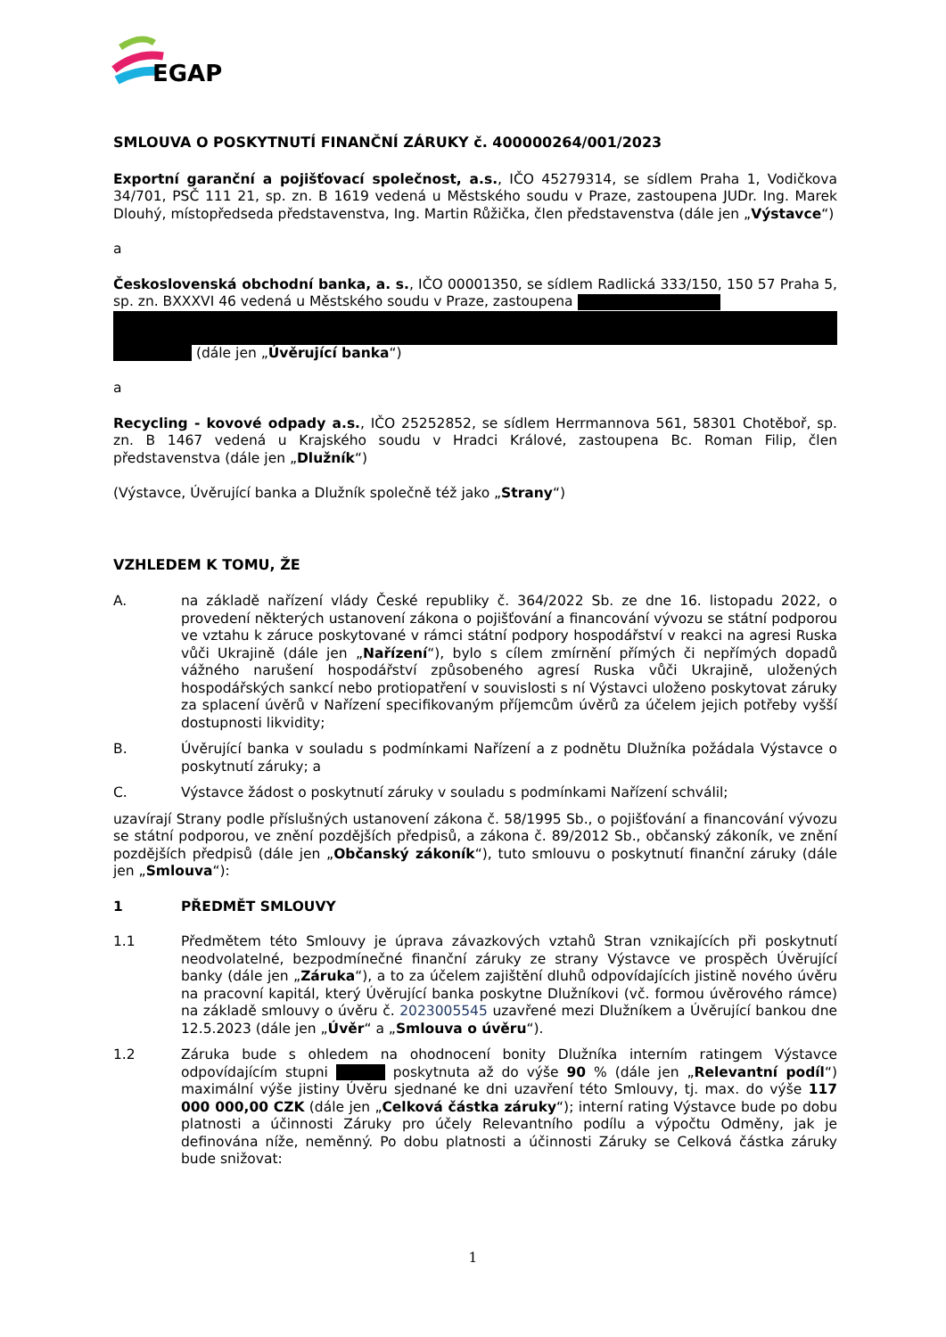EGAP
SMLOUVA O POSKYTNUTÍ FINANČNÍ ZÁRUKY č. 400000264/001/2023
Exportní garanční a pojišťovací společnost, a.s., IČO 45279314, se sídlem Praha 1, Vodičkova 34/701, PSČ 111 21, sp. zn. B 1619 vedená u Městského soudu v Praze, zastoupena JUDr. Ing. Marek Dlouhý, místopředseda představenstva, Ing. Martin Růžička, člen představenstva (dále jen „Výstavce“)
a
Československá obchodní banka, a. s., IČO 00001350, se sídlem Radlická 333/150, 150 57 Praha 5, sp. zn. BXXXVI 46 vedená u Městského soudu v Praze, zastoupena
(dále jen „Úvěrující banka“)
a
Recycling - kovové odpady a.s., IČO 25252852, se sídlem Herrmannova 561, 58301 Chotěboř, sp. zn. B 1467 vedená u Krajského soudu v Hradci Králové, zastoupena Bc. Roman Filip, člen představenstva (dále jen „Dlužník“)
(Výstavce, Úvěrující banka a Dlužník společně též jako „Strany“)
VZHLEDEM K TOMU, ŽE
A. na základě nařízení vlády České republiky č. 364/2022 Sb. ze dne 16. listopadu 2022, o provedení některých ustanovení zákona o pojišťování a financování vývozu se státní podporou ve vztahu k záruce poskytované v rámci státní podpory hospodářství v reakci na agresi Ruska vůči Ukrajině (dále jen „Nařízení“), bylo s cílem zmírnění přímých či nepřímých dopadů vážného narušení hospodářství způsobeného agresí Ruska vůči Ukrajině, uložených hospodářských sankcí nebo protiopatření v souvislosti s ní Výstavci uloženo poskytovat záruky za splacení úvěrů v Nařízení specifikovaným příjemcům úvěrů za účelem jejich potřeby vyšší dostupnosti likvidity;
B. Úvěrující banka v souladu s podmínkami Nařízení a z podnětu Dlužníka požádala Výstavce o poskytnutí záruky; a
C. Výstavce žádost o poskytnutí záruky v souladu s podmínkami Nařízení schválil;
uzavírají Strany podle příslušných ustanovení zákona č. 58/1995 Sb., o pojišťování a financování vývozu se státní podporou, ve znění pozdějších předpisů, a zákona č. 89/2012 Sb., občanský zákoník, ve znění pozdějších předpisů (dále jen „Občanský zákoník“), tuto smlouvu o poskytnutí finanční záruky (dále jen „Smlouva“):
1 PŘEDMĚT SMLOUVY
1.1 Předmětem této Smlouvy je úprava závazkových vztahů Stran vznikajících při poskytnutí neodvolatelné, bezpodmínečné finanční záruky ze strany Výstavce ve prospěch Úvěrující banky (dále jen „Záruka“), a to za účelem zajištění dluhů odpovídajících jistině nového úvěru na pracovní kapitál, který Úvěrující banka poskytne Dlužníkovi (vč. formou úvěrového rámce) na základě smlouvy o úvěru č. 2023005545 uzavřené mezi Dlužníkem a Úvěrující bankou dne 12.5.2023 (dále jen „Úvěr“ a „Smlouva o úvěru“).
1.2 Záruka bude s ohledem na ohodnocení bonity Dlužníka interním ratingem Výstavce odpovídajícím stupni poskytnuta až do výše 90 % (dále jen „Relevantní podíl“) maximální výše jistiny Úvěru sjednané ke dni uzavření této Smlouvy, tj. max. do výše 117 000 000,00 CZK (dále jen „Celková částka záruky“); interní rating Výstavce bude po dobu platnosti a účinnosti Záruky pro účely Relevantního podílu a výpočtu Odměny, jak je definována níže, neměnný. Po dobu platnosti a účinnosti Záruky se Celková částka záruky bude snižovat:
1